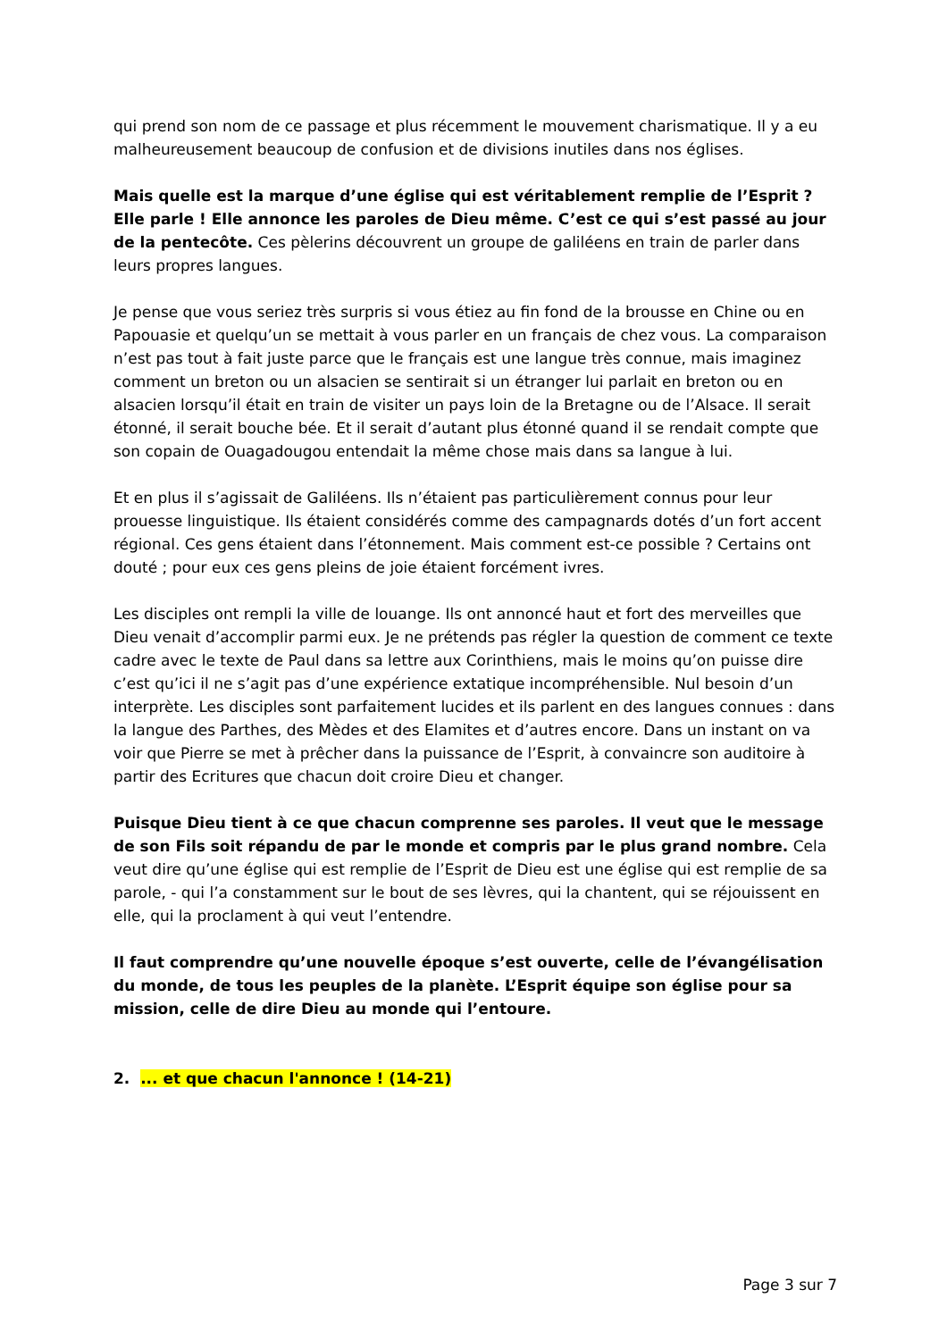qui prend son nom de ce passage et plus récemment le mouvement charismatique. Il y a eu malheureusement beaucoup de confusion et de divisions inutiles dans nos églises.
Mais quelle est la marque d’une église qui est véritablement remplie de l’Esprit ? Elle parle ! Elle annonce les paroles de Dieu même. C’est ce qui s’est passé au jour de la pentecôte. Ces pèlerins découvrent un groupe de galiléens en train de parler dans leurs propres langues.
Je pense que vous seriez très surpris si vous étiez au fin fond de la brousse en Chine ou en Papouasie et quelqu’un se mettait à vous parler en un français de chez vous. La comparaison n’est pas tout à fait juste parce que le français est une langue très connue, mais imaginez comment un breton ou un alsacien se sentirait si un étranger lui parlait en breton ou en alsacien lorsqu’il était en train de visiter un pays loin de la Bretagne ou de l’Alsace. Il serait étonné, il serait bouche bée. Et il serait d’autant plus étonné quand il se rendait compte que son copain de Ouagadougou entendait la même chose mais dans sa langue à lui.
Et en plus il s’agissait de Galiléens. Ils n’étaient pas particulièrement connus pour leur prouesse linguistique. Ils étaient considérés comme des campagnards dotés d’un fort accent régional. Ces gens étaient dans l’étonnement. Mais comment est-ce possible ? Certains ont douté ; pour eux ces gens pleins de joie étaient forcément ivres.
Les disciples ont rempli la ville de louange. Ils ont annoncé haut et fort des merveilles que Dieu venait d’accomplir parmi eux. Je ne prétends pas régler la question de comment ce texte cadre avec le texte de Paul dans sa lettre aux Corinthiens, mais le moins qu’on puisse dire c’est qu’ici il ne s’agit pas d’une expérience extatique incompréhensible. Nul besoin d’un interprète. Les disciples sont parfaitement lucides et ils parlent en des langues connues : dans la langue des Parthes, des Mèdes et des Elamites et d’autres encore. Dans un instant on va voir que Pierre se met à prêcher dans la puissance de l’Esprit, à convaincre son auditoire à partir des Ecritures que chacun doit croire Dieu et changer.
Puisque Dieu tient à ce que chacun comprenne ses paroles. Il veut que le message de son Fils soit répandu de par le monde et compris par le plus grand nombre. Cela veut dire qu’une église qui est remplie de l’Esprit de Dieu est une église qui est remplie de sa parole, - qui l’a constamment sur le bout de ses lèvres, qui la chantent, qui se réjouissent en elle, qui la proclament à qui veut l’entendre.
Il faut comprendre qu’une nouvelle époque s’est ouverte, celle de l’évangélisation du monde, de tous les peuples de la planète. L’Esprit équipe son église pour sa mission, celle de dire Dieu au monde qui l’entoure.
2. ... et que chacun l'annonce ! (14-21)
Page 3 sur 7